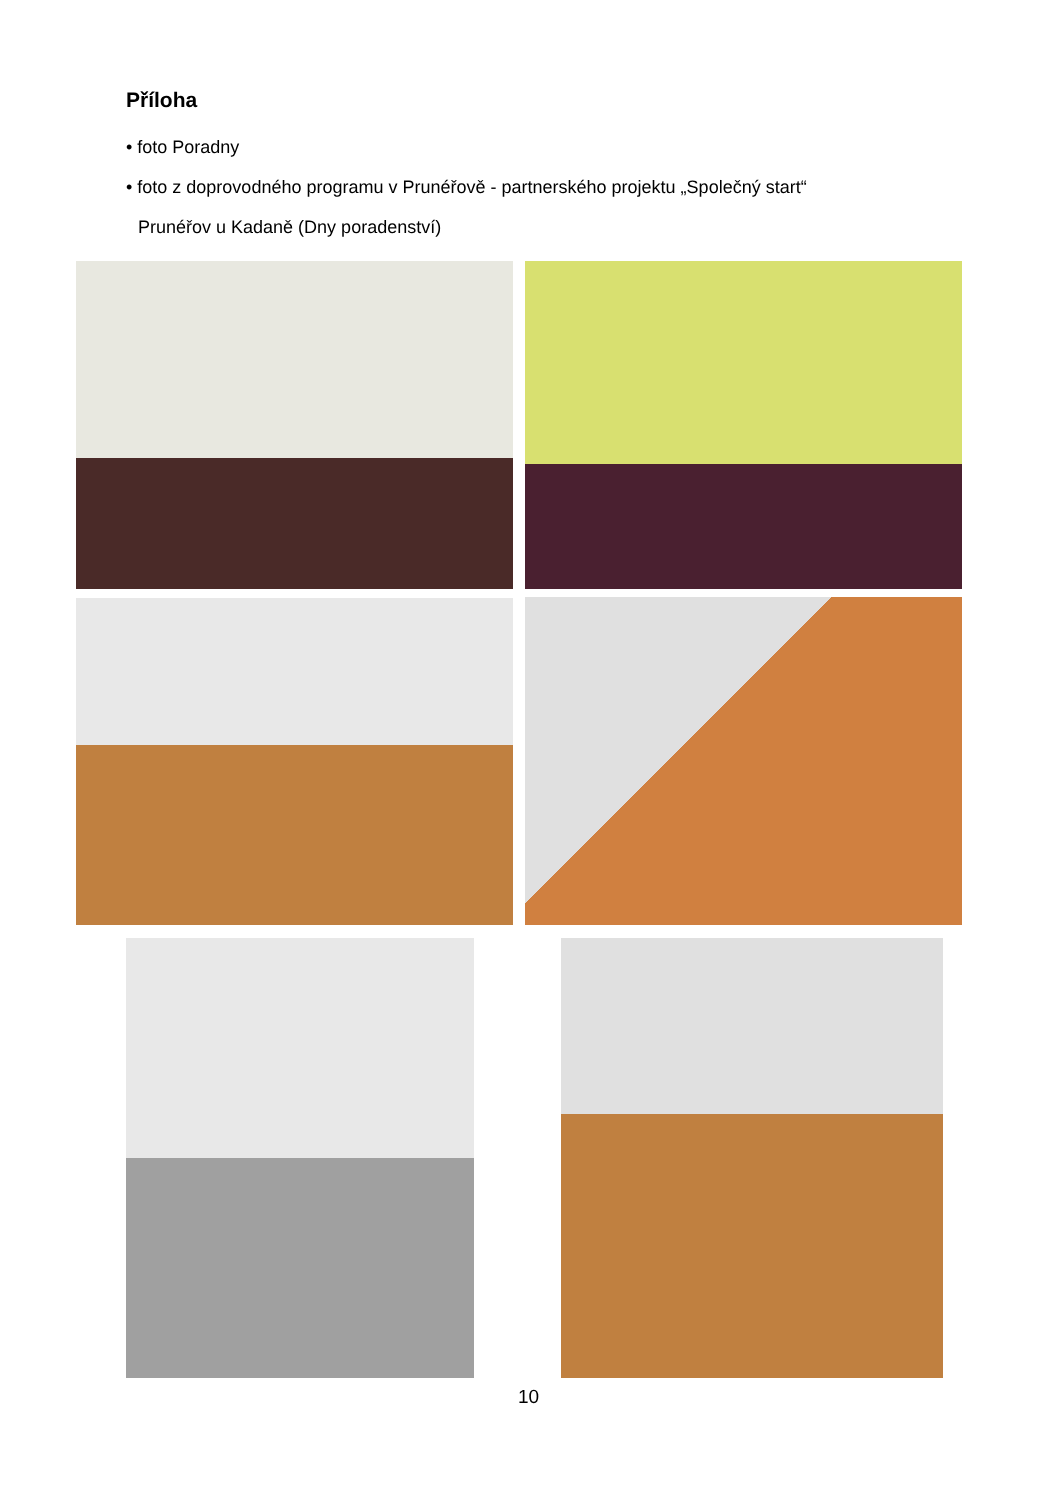Příloha
• foto Poradny
• foto z doprovodného programu v Prunéřově - partnerského projektu „Společný start“
Prunéřov u Kadaně (Dny poradenství)
10